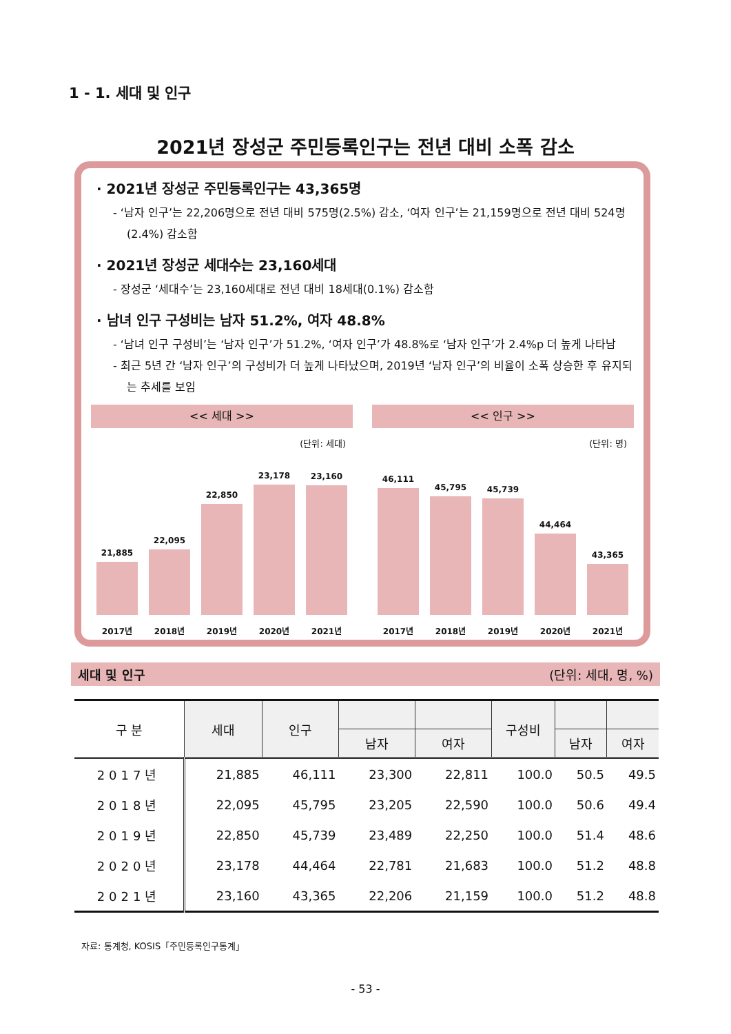1 - 1. 세대 및 인구
2021년 장성군 주민등록인구는 전년 대비 소폭 감소
· 2021년 장성군 주민등록인구는 43,365명
- ‘남자 인구’는 22,206명으로 전년 대비 575명(2.5%) 감소, ‘여자 인구’는 21,159명으로 전년 대비 524명(2.4%) 감소함
· 2021년 장성군 세대수는 23,160세대
- 장성군 ‘세대수’는 23,160세대로 전년 대비 18세대(0.1%) 감소함
· 남녀 인구 구성비는 남자 51.2%, 여자 48.8%
- ‘남녀 인구 구성비’는 ‘남자 인구’가 51.2%, ‘여자 인구’가 48.8%로 ‘남자 인구’가 2.4%p 더 높게 나타남
- 최근 5년 간 ‘남자 인구’의 구성비가 더 높게 나타났으며, 2019년 ‘남자 인구’의 비율이 소폭 상승한 후 유지되는 추세를 보임
<< 세대 >>
(단위: 세대)
21,885
22,095
22,850
23,178
23,160
2017년 2018년 2019년 2020년 2021년
<< 인구 >>
(단위: 명)
46,111
45,795
45,739
44,464
43,365
2017년 2018년 2019년 2020년 2021년
세대 및 인구 (단위: 세대, 명, %)
| 구 분 | 세대 | 인구 | | | 구성비 | | |
| --- | --- | --- | --- | --- | --- | --- | --- |
| | | | 남자 | 여자 | | 남자 | 여자 |
| 2017년 | 21,885 | 46,111 | 23,300 | 22,811 | 100.0 | 50.5 | 49.5 |
| 2018년 | 22,095 | 45,795 | 23,205 | 22,590 | 100.0 | 50.6 | 49.4 |
| 2019년 | 22,850 | 45,739 | 23,489 | 22,250 | 100.0 | 51.4 | 48.6 |
| 2020년 | 23,178 | 44,464 | 22,781 | 21,683 | 100.0 | 51.2 | 48.8 |
| 2021년 | 23,160 | 43,365 | 22,206 | 21,159 | 100.0 | 51.2 | 48.8 |
자료: 통계청, KOSIS「주민등록인구통계」
- 53 -